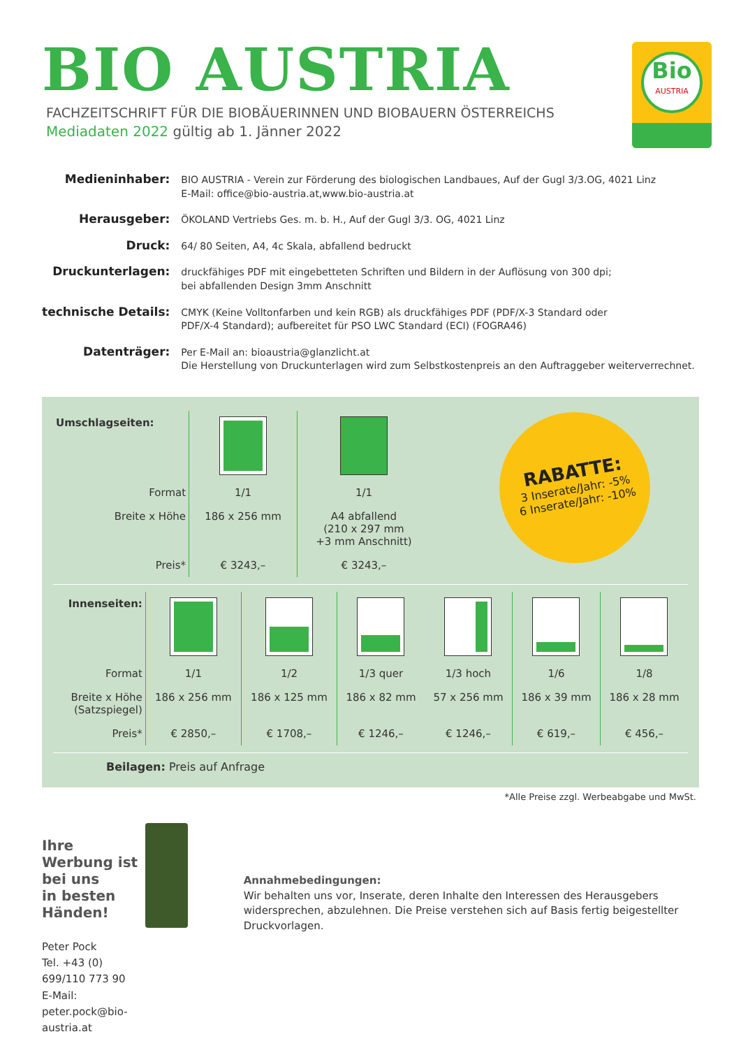BIO AUSTRIA
FACHZEITSCHRIFT FÜR DIE BIOBÄUERINNEN UND BIOBAUERN ÖSTERREICHS
Mediadaten 2022 gültig ab 1. Jänner 2022
Bio
AUSTRIA
| Medieninhaber: | BIO AUSTRIA - Verein zur Förderung des biologischen Landbaues, Auf der Gugl 3/3.OG, 4021 Linz E-Mail: office@bio-austria.at,www.bio-austria.at |
| Herausgeber: | ÖKOLAND Vertriebs Ges. m. b. H., Auf der Gugl 3/3. OG, 4021 Linz |
| Druck: | 64/ 80 Seiten, A4, 4c Skala, abfallend bedruckt |
| Druckunterlagen: | druckfähiges PDF mit eingebetteten Schriften und Bildern in der Auflösung von 300 dpi; bei abfallenden Design 3mm Anschnitt |
| technische Details: | CMYK (Keine Volltonfarben und kein RGB) als druckfähiges PDF (PDF/X-3 Standard oder PDF/X-4 Standard); aufbereitet für PSO LWC Standard (ECI) (FOGRA46) |
| Datenträger: | Per E-Mail an: bioaustria@glanzlicht.at Die Herstellung von Druckunterlagen wird zum Selbstkostenpreis an den Auftraggeber weiterverrechnet. |
RABATTE:
3 Inserate/Jahr: -5%
6 Inserate/Jahr: -10%
| Umschlagseiten: | | |
| Format | 1/1 | 1/1 |
| Breite x Höhe | 186 x 256 mm | A4 abfallend (210 x 297 mm +3 mm Anschnitt) |
| Preis* | € 3243,– | € 3243,– |
| Innenseiten: | | | | | | |
| Format | 1/1 | 1/2 | 1/3 quer | 1/3 hoch | 1/6 | 1/8 |
| Breite x Höhe (Satzspiegel) | 186 x 256 mm | 186 x 125 mm | 186 x 82 mm | 57 x 256 mm | 186 x 39 mm | 186 x 28 mm |
| Preis* | € 2850,– | € 1708,– | € 1246,– | € 1246,– | € 619,– | € 456,– |
Beilagen: Preis auf Anfrage
*Alle Preise zzgl. Werbeabgabe und MwSt.
Ihre Werbung ist bei uns
in besten Händen!
Peter Pock
Tel. +43 (0) 699/110 773 90
E-Mail: peter.pock@bio-austria.at
Annahmebedingungen:
Wir behalten uns vor, Inserate, deren Inhalte den Interessen des Herausgebers widersprechen, abzulehnen. Die Preise verstehen sich auf Basis fertig beigestellter Druckvorlagen.